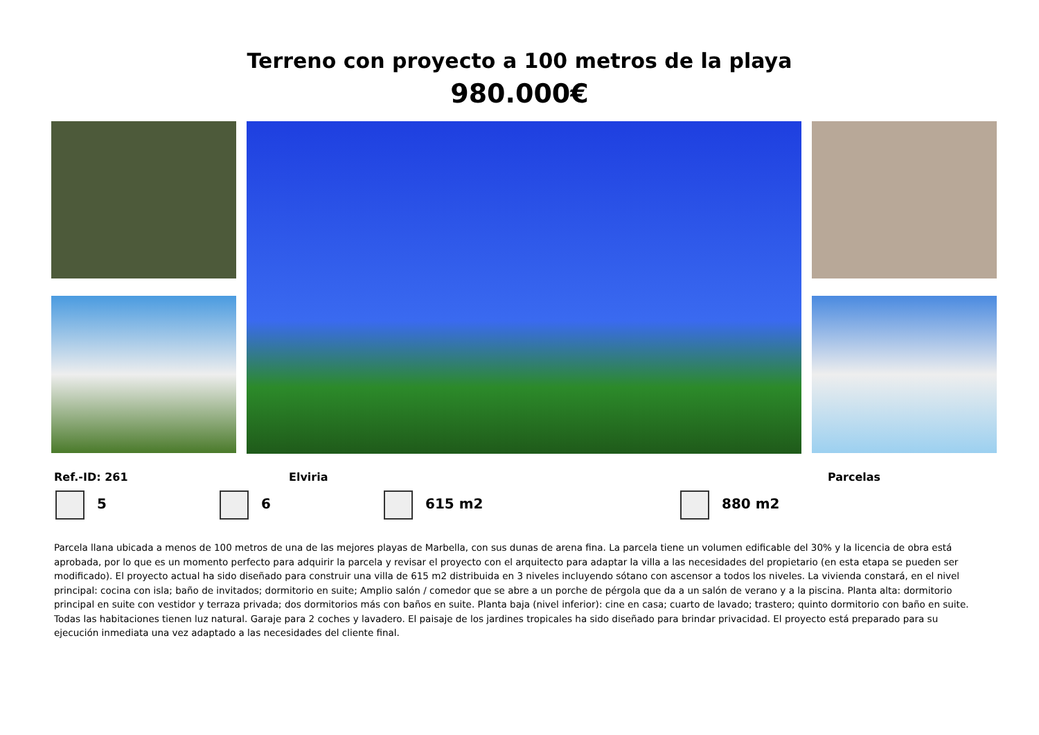Terreno con proyecto a 100 metros de la playa
980.000€
Ref.-ID: 261 Elviria Parcelas
5 6 615 m2 880 m2
Parcela llana ubicada a menos de 100 metros de una de las mejores playas de Marbella, con sus dunas de arena fina. La parcela tiene un volumen edificable del 30% y la licencia de obra está aprobada, por lo que es un momento perfecto para adquirir la parcela y revisar el proyecto con el arquitecto para adaptar la villa a las necesidades del propietario (en esta etapa se pueden ser modificado). El proyecto actual ha sido diseñado para construir una villa de 615 m2 distribuida en 3 niveles incluyendo sótano con ascensor a todos los niveles. La vivienda constará, en el nivel principal: cocina con isla; baño de invitados; dormitorio en suite; Amplio salón / comedor que se abre a un porche de pérgola que da a un salón de verano y a la piscina. Planta alta: dormitorio principal en suite con vestidor y terraza privada; dos dormitorios más con baños en suite. Planta baja (nivel inferior): cine en casa; cuarto de lavado; trastero; quinto dormitorio con baño en suite. Todas las habitaciones tienen luz natural. Garaje para 2 coches y lavadero. El paisaje de los jardines tropicales ha sido diseñado para brindar privacidad. El proyecto está preparado para su ejecución inmediata una vez adaptado a las necesidades del cliente final.